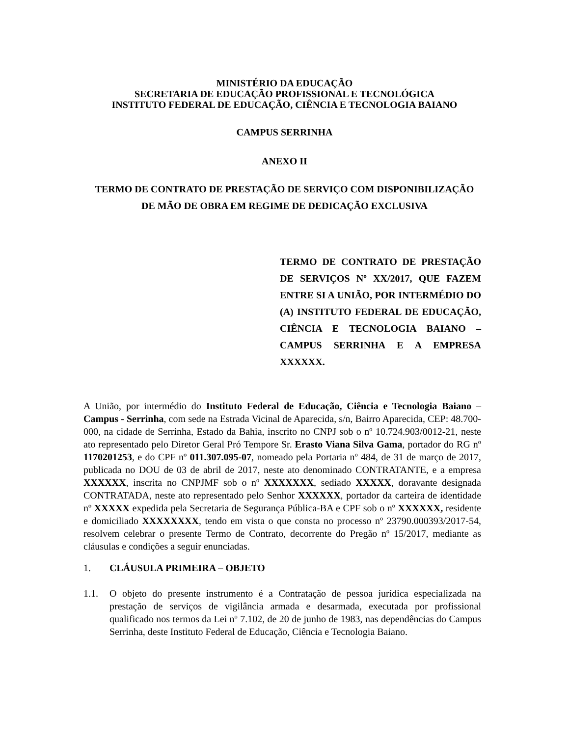MINISTÉRIO DA EDUCAÇÃO
SECRETARIA DE EDUCAÇÃO PROFISSIONAL E TECNOLÓGICA
INSTITUTO FEDERAL DE EDUCAÇÃO, CIÊNCIA E TECNOLOGIA BAIANO
CAMPUS SERRINHA
ANEXO II
TERMO DE CONTRATO DE PRESTAÇÃO DE SERVIÇO COM DISPONIBILIZAÇÃO DE MÃO DE OBRA EM REGIME DE DEDICAÇÃO EXCLUSIVA
TERMO DE CONTRATO DE PRESTAÇÃO DE SERVIÇOS Nº XX/2017, QUE FAZEM ENTRE SI A UNIÃO, POR INTERMÉDIO DO (A) INSTITUTO FEDERAL DE EDUCAÇÃO, CIÊNCIA E TECNOLOGIA BAIANO – CAMPUS SERRINHA E A EMPRESA XXXXXX.
A União, por intermédio do Instituto Federal de Educação, Ciência e Tecnologia Baiano – Campus - Serrinha, com sede na Estrada Vicinal de Aparecida, s/n, Bairro Aparecida, CEP: 48.700-000, na cidade de Serrinha, Estado da Bahia, inscrito no CNPJ sob o nº 10.724.903/0012-21, neste ato representado pelo Diretor Geral Pró Tempore Sr. Erasto Viana Silva Gama, portador do RG nº 1170201253, e do CPF nº 011.307.095-07, nomeado pela Portaria nº 484, de 31 de março de 2017, publicada no DOU de 03 de abril de 2017, neste ato denominado CONTRATANTE, e a empresa XXXXXX, inscrita no CNPJMF sob o nº XXXXXXX, sediado XXXXX, doravante designada CONTRATADA, neste ato representado pelo Senhor XXXXXX, portador da carteira de identidade nº XXXXX expedida pela Secretaria de Segurança Pública-BA e CPF sob o nº XXXXXX, residente e domiciliado XXXXXXXX, tendo em vista o que consta no processo nº 23790.000393/2017-54, resolvem celebrar o presente Termo de Contrato, decorrente do Pregão nº 15/2017, mediante as cláusulas e condições a seguir enunciadas.
1. CLÁUSULA PRIMEIRA – OBJETO
1.1. O objeto do presente instrumento é a Contratação de pessoa jurídica especializada na prestação de serviços de vigilância armada e desarmada, executada por profissional qualificado nos termos da Lei nº 7.102, de 20 de junho de 1983, nas dependências do Campus Serrinha, deste Instituto Federal de Educação, Ciência e Tecnologia Baiano.